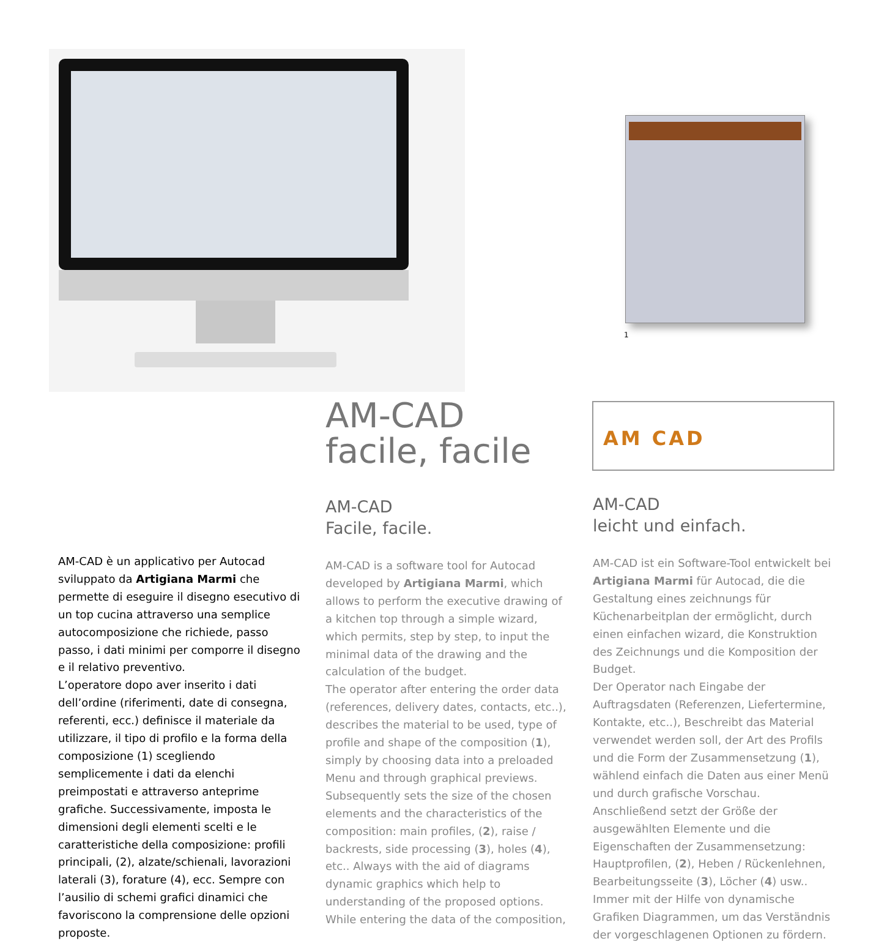1
AM CAD
AM-CAD è un applicativo per Autocad sviluppato da Artigiana Marmi che permette di eseguire il disegno esecutivo di un top cucina attraverso una semplice autocomposizione che richiede, passo passo, i dati minimi per comporre il disegno e il relativo preventivo.
L’operatore dopo aver inserito i dati dell’ordine (riferimenti, date di consegna, referenti, ecc.) definisce il materiale da utilizzare, il tipo di profilo e la forma della composizione (1) scegliendo semplicemente i dati da elenchi preimpostati e attraverso anteprime grafiche. Successivamente, imposta le dimensioni degli elementi scelti e le caratteristiche della composizione: profili principali, (2), alzate/schienali, lavorazioni laterali (3), forature (4), ecc. Sempre con l’ausilio di schemi grafici dinamici che favoriscono la comprensione delle opzioni proposte.
AM-CAD
facile, facile
AM-CAD
Facile, facile.
AM-CAD is a software tool for Autocad developed by Artigiana Marmi, which allows to perform the executive drawing of a kitchen top through a simple wizard, which permits, step by step, to input the minimal data of the drawing and the calculation of the budget.
The operator after entering the order data (references, delivery dates, contacts, etc..), describes the material to be used, type of profile and shape of the composition (1), simply by choosing data into a preloaded Menu and through graphical previews. Subsequently sets the size of the chosen elements and the characteristics of the composition: main profiles, (2), raise / backrests, side processing (3), holes (4), etc.. Always with the aid of diagrams dynamic graphics which help to understanding of the proposed options.
While entering the data of the composition,
AM-CAD
leicht und einfach.
AM-CAD ist ein Software-Tool entwickelt bei Artigiana Marmi für Autocad, die die Gestaltung eines zeichnungs für Küchenarbeitplan der ermöglicht, durch einen einfachen wizard, die Konstruktion des Zeichnungs und die Komposition der Budget.
Der Operator nach Eingabe der Auftragsdaten (Referenzen, Liefertermine, Kontakte, etc..), Beschreibt das Material verwendet werden soll, der Art des Profils und die Form der Zusammensetzung (1), wählend einfach die Daten aus einer Menü und durch grafische Vorschau. Anschließend setzt der Größe der ausgewählten Elemente und die Eigenschaften der Zusammensetzung: Hauptprofilen, (2), Heben / Rückenlehnen, Bearbeitungsseite (3), Löcher (4) usw.. Immer mit der Hilfe von dynamische Grafiken Diagrammen, um das Verständnis der vorgeschlagenen Optionen zu fördern.